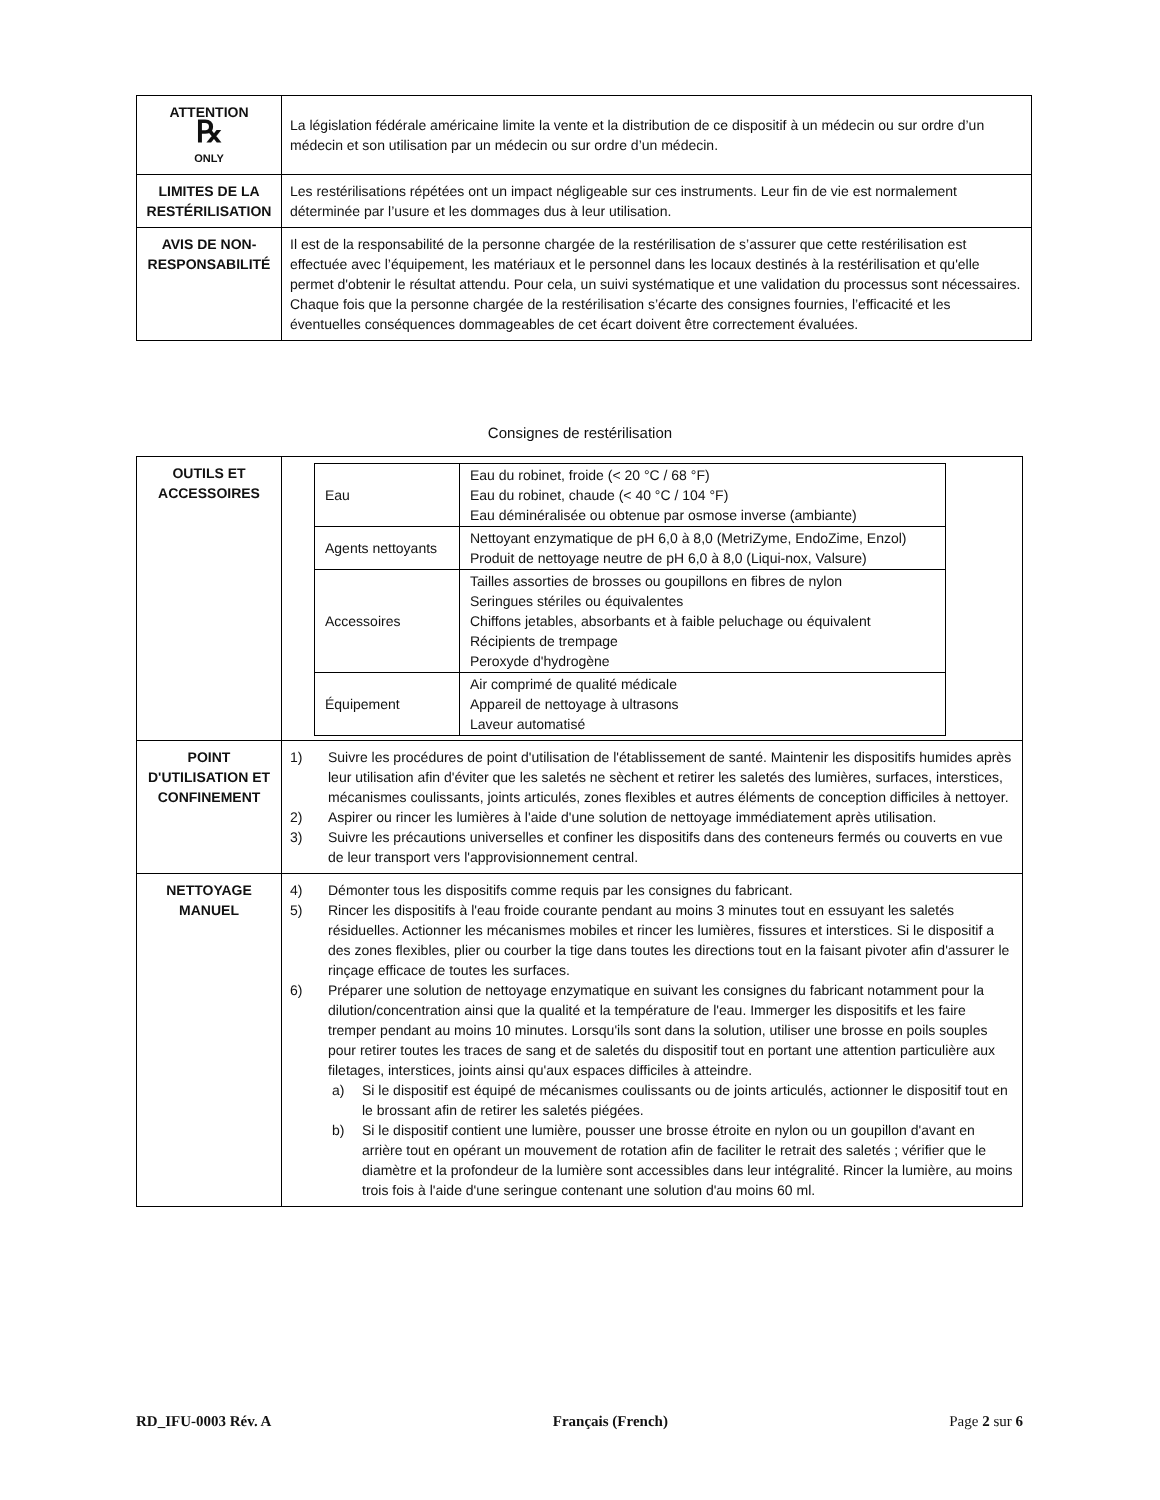| ATTENTION ℞ ONLY | La législation fédérale américaine limite la vente et la distribution de ce dispositif à un médecin ou sur ordre d’un médecin et son utilisation par un médecin ou sur ordre d’un médecin. |
| LIMITES DE LA RESTÉRILISATION | Les restérilisations répétées ont un impact négligeable sur ces instruments. Leur fin de vie est normalement déterminée par l’usure et les dommages dus à leur utilisation. |
| AVIS DE NON-RESPONSABILITÉ | Il est de la responsabilité de la personne chargée de la restérilisation de s’assurer que cette restérilisation est effectuée avec l’équipement, les matériaux et le personnel dans les locaux destinés à la restérilisation et qu'elle permet d'obtenir le résultat attendu. Pour cela, un suivi systématique et une validation du processus sont nécessaires. Chaque fois que la personne chargée de la restérilisation s’écarte des consignes fournies, l’efficacité et les éventuelles conséquences dommageables de cet écart doivent être correctement évaluées. |
Consignes de restérilisation
| OUTILS ET ACCESSOIRES | / Eau / Eau du robinet, froide (< 20 °C / 68 °F) Eau du robinet, chaude (< 40 °C / 104 °F) Eau déminéralisée ou obtenue par osmose inverse (ambiante) / / Agents nettoyants / Nettoyant enzymatique de pH 6,0 à 8,0 (MetriZyme, EndoZime, Enzol) Produit de nettoyage neutre de pH 6,0 à 8,0 (Liqui-nox, Valsure) / / Accessoires / Tailles assorties de brosses ou goupillons en fibres de nylon Seringues stériles ou équivalentes Chiffons jetables, absorbants et à faible peluchage ou équivalent Récipients de trempage Peroxyde d'hydrogène / / Équipement / Air comprimé de qualité médicale Appareil de nettoyage à ultrasons Laveur automatisé / |
| POINT D'UTILISATION ET CONFINEMENT | 1) Suivre les procédures de point d'utilisation de l'établissement de santé. Maintenir les dispositifs humides après leur utilisation afin d'éviter que les saletés ne sèchent et retirer les saletés des lumières, surfaces, interstices, mécanismes coulissants, joints articulés, zones flexibles et autres éléments de conception difficiles à nettoyer. 2) Aspirer ou rincer les lumières à l'aide d'une solution de nettoyage immédiatement après utilisation. 3) Suivre les précautions universelles et confiner les dispositifs dans des conteneurs fermés ou couverts en vue de leur transport vers l'approvisionnement central. |
| NETTOYAGE MANUEL | 4) Démonter tous les dispositifs comme requis par les consignes du fabricant. 5) Rincer les dispositifs à l'eau froide courante pendant au moins 3 minutes tout en essuyant les saletés résiduelles. Actionner les mécanismes mobiles et rincer les lumières, fissures et interstices. Si le dispositif a des zones flexibles, plier ou courber la tige dans toutes les directions tout en la faisant pivoter afin d'assurer le rinçage efficace de toutes les surfaces. 6) Préparer une solution de nettoyage enzymatique en suivant les consignes du fabricant notamment pour la dilution/concentration ainsi que la qualité et la température de l'eau. Immerger les dispositifs et les faire tremper pendant au moins 10 minutes. Lorsqu'ils sont dans la solution, utiliser une brosse en poils souples pour retirer toutes les traces de sang et de saletés du dispositif tout en portant une attention particulière aux filetages, interstices, joints ainsi qu'aux espaces difficiles à atteindre. a) Si le dispositif est équipé de mécanismes coulissants ou de joints articulés, actionner le dispositif tout en le brossant afin de retirer les saletés piégées. b) Si le dispositif contient une lumière, pousser une brosse étroite en nylon ou un goupillon d'avant en arrière tout en opérant un mouvement de rotation afin de faciliter le retrait des saletés ; vérifier que le diamètre et la profondeur de la lumière sont accessibles dans leur intégralité. Rincer la lumière, au moins trois fois à l'aide d'une seringue contenant une solution d'au moins 60 ml. |
RD_IFU-0003 Rév. A Français (French) Page 2 sur 6